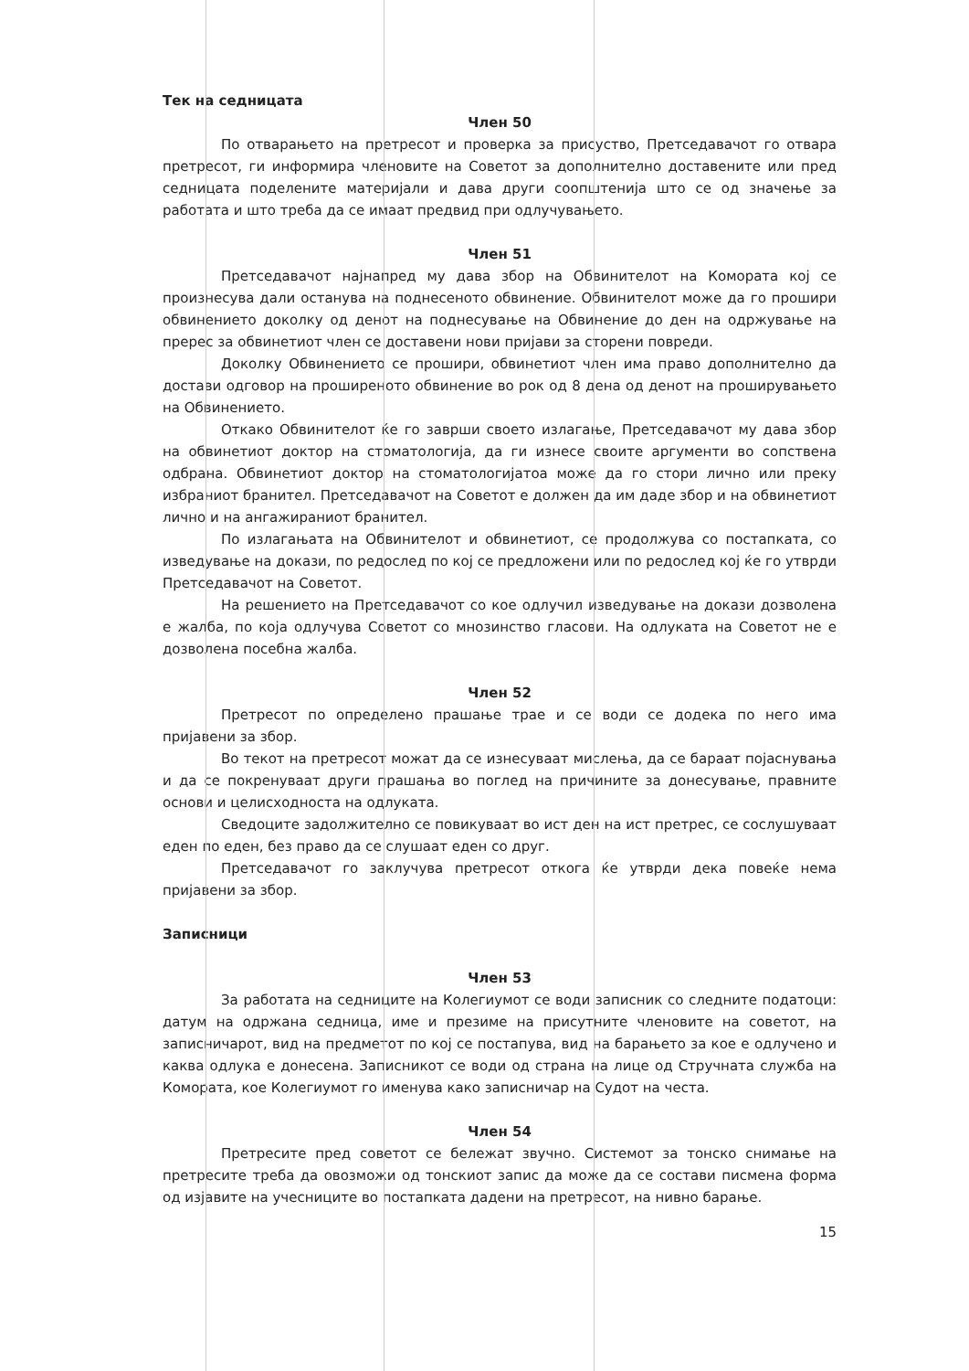Тек на седницата
Член 50
По отварањето на претресот и проверка за присуство, Претседавачот го отвара претресот, ги информира членовите на Советот за дополнително доставените или пред седницата поделените материјали и дава други соопштенија што се од значење за работата и што треба да се имаат предвид при одлучувањето.
Член 51
Претседавачот најнапред му дава збор на Обвинителот на Комората кој се произнесува дали останува на поднесеното обвинение. Обвинителот може да го прошири обвинението доколку од денот на поднесување на Обвинение до ден на одржување на пререс за обвинетиот член се доставени нови пријави за сторени повреди.
Доколку Обвинението се прошири, обвинетиот член има право дополнително да достави одговор на проширеното обвинение во рок од 8 дена од денот на проширувањето на Обвинението.
Откако Обвинителот ќе го заврши своето излагање, Претседавачот му дава збор на обвинетиот доктор на стоматологија, да ги изнесе своите аргументи во сопствена одбрана. Обвинетиот доктор на стоматологијатоа може да го стори лично или преку избраниот бранител. Претседавачот на Советот е должен да им даде збор и на обвинетиот лично и на ангажираниот бранител.
По излагањата на Обвинителот и обвинетиот, се продолжува со постапката, со изведување на докази, по редослед по кој се предложени или по редослед кој ќе го утврди Претседавачот на Советот.
На решението на Претседавачот со кое одлучил изведување на докази дозволена е жалба, по која одлучува Советот со мнозинство гласови. На одлуката на Советот не е дозволена посебна жалба.
Член 52
Претресот по определено прашање трае и се води се додека по него има пријавени за збор.
Во текот на претресот можат да се изнесуваат мислења, да се бараат појаснувања и да се покренуваат други прашања во поглед на причините за донесување, правните основи и целисходноста на одлуката.
Сведоците задолжително се повикуваат во ист ден на ист претрес, се сослушуваат еден по еден, без право да се слушаат еден со друг.
Претседавачот го заклучува претресот откога ќе утврди дека повеќе нема пријавени за збор.
Записници
Член 53
За работата на седниците на Колегиумот се води записник со следните податоци: датум на одржана седница, име и презиме на присутните членовите на советот, на записничарот, вид на предметот по кој се постапува, вид на барањето за кое е одлучено и каква одлука е донесена. Записникот се води од страна на лице од Стручната служба на Комората, кое Колегиумот го именува како записничар на Судот на честа.
Член 54
Претресите пред советот се бележат звучно. Системот за тонско снимање на претресите треба да овозможи од тонскиот запис да може да се состави писмена форма од изјавите на учесниците во постапката дадени на претресот, на нивно барање.
15